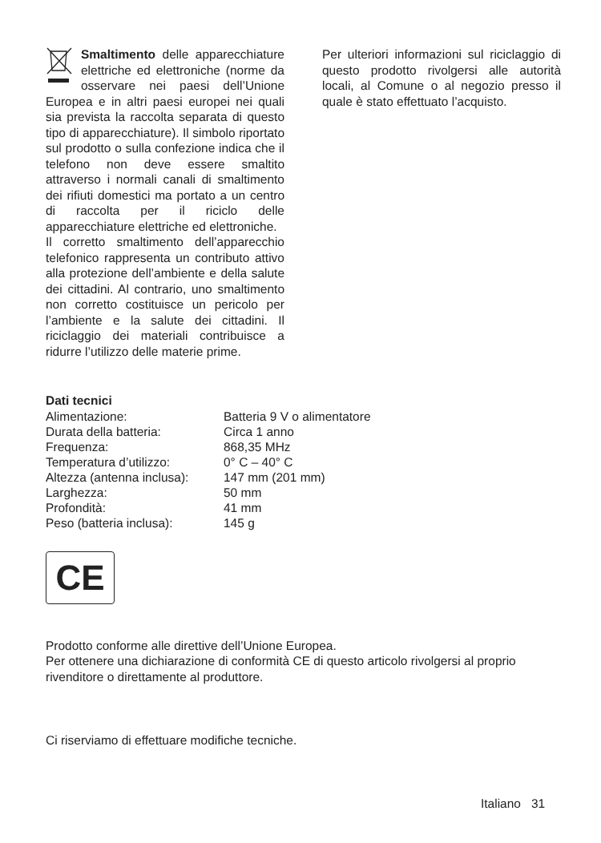Smaltimento delle apparecchiature elettriche ed elettroniche (norme da osservare nei paesi dell’Unione Europea e in altri paesi europei nei quali sia prevista la raccolta separata di questo tipo di apparecchiature). Il simbolo riportato sul prodotto o sulla confezione indica che il telefono non deve essere smaltito attraverso i normali canali di smaltimento dei rifiuti domestici ma portato a un centro di raccolta per il riciclo delle apparecchiature elettriche ed elettroniche.
Il corretto smaltimento dell’apparecchio telefonico rappresenta un contributo attivo alla protezione dell’ambiente e della salute dei cittadini. Al contrario, uno smaltimento non corretto costituisce un pericolo per l’ambiente e la salute dei cittadini. Il riciclaggio dei materiali contribuisce a ridurre l’utilizzo delle materie prime.
Per ulteriori informazioni sul riciclaggio di questo prodotto rivolgersi alle autorità locali, al Comune o al negozio presso il quale è stato effettuato l’acquisto.
Dati tecnici
| Alimentazione: | Batteria 9 V o alimentatore |
| Durata della batteria: | Circa 1 anno |
| Frequenza: | 868,35 MHz |
| Temperatura d’utilizzo: | 0° C – 40° C |
| Altezza (antenna inclusa): | 147 mm (201 mm) |
| Larghezza: | 50 mm |
| Profondità: | 41 mm |
| Peso (batteria inclusa): | 145 g |
CE
Prodotto conforme alle direttive dell’Unione Europea.
Per ottenere una dichiarazione di conformità CE di questo articolo rivolgersi al proprio rivenditore o direttamente al produttore.
Ci riserviamo di effettuare modifiche tecniche.
Italiano 31